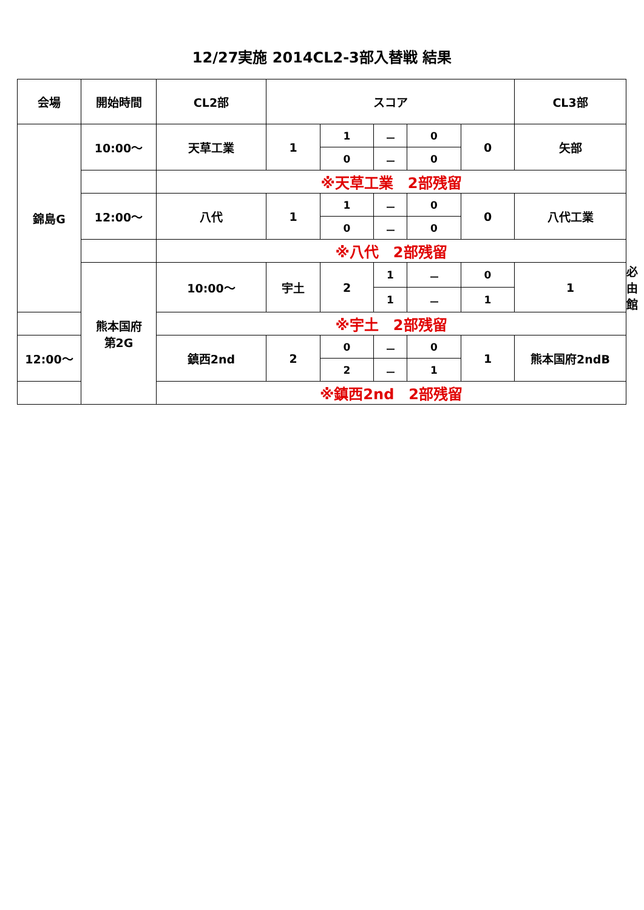12/27実施 2014CL2-3部入替戦 結果
| 会場 | 開始時間 | CL2部 | スコア | | | | | CL3部 | |
| --- | --- | --- | --- | --- | --- | --- | --- | --- | --- |
| 錦島G | 10:00～ | 天草工業 | 1 | 1 | － | 0 | 0 | 矢部 | |
| | | | | 0 | － | 0 | | | |
| | | ※天草工業 2部残留 | | | | | | | |
| | 12:00～ | 八代 | 1 | 1 | － | 0 | 0 | 八代工業 | |
| | | | | 0 | － | 0 | | | |
| | | ※八代 2部残留 | | | | | | | |
| | 熊本国府 第2G | 10:00～ | 宇土 | 2 | 1 | － | 0 | 1 | 必由館 |
| | | | | | 1 | － | 1 | | |
| | | ※宇土 2部残留 | | | | | | | |
| 12:00～ | | 鎮西2nd | 2 | 0 | － | 0 | 1 | 熊本国府2ndB | |
| | | | | 2 | － | 1 | | | |
| | | ※鎮西2nd 2部残留 | | | | | | | |